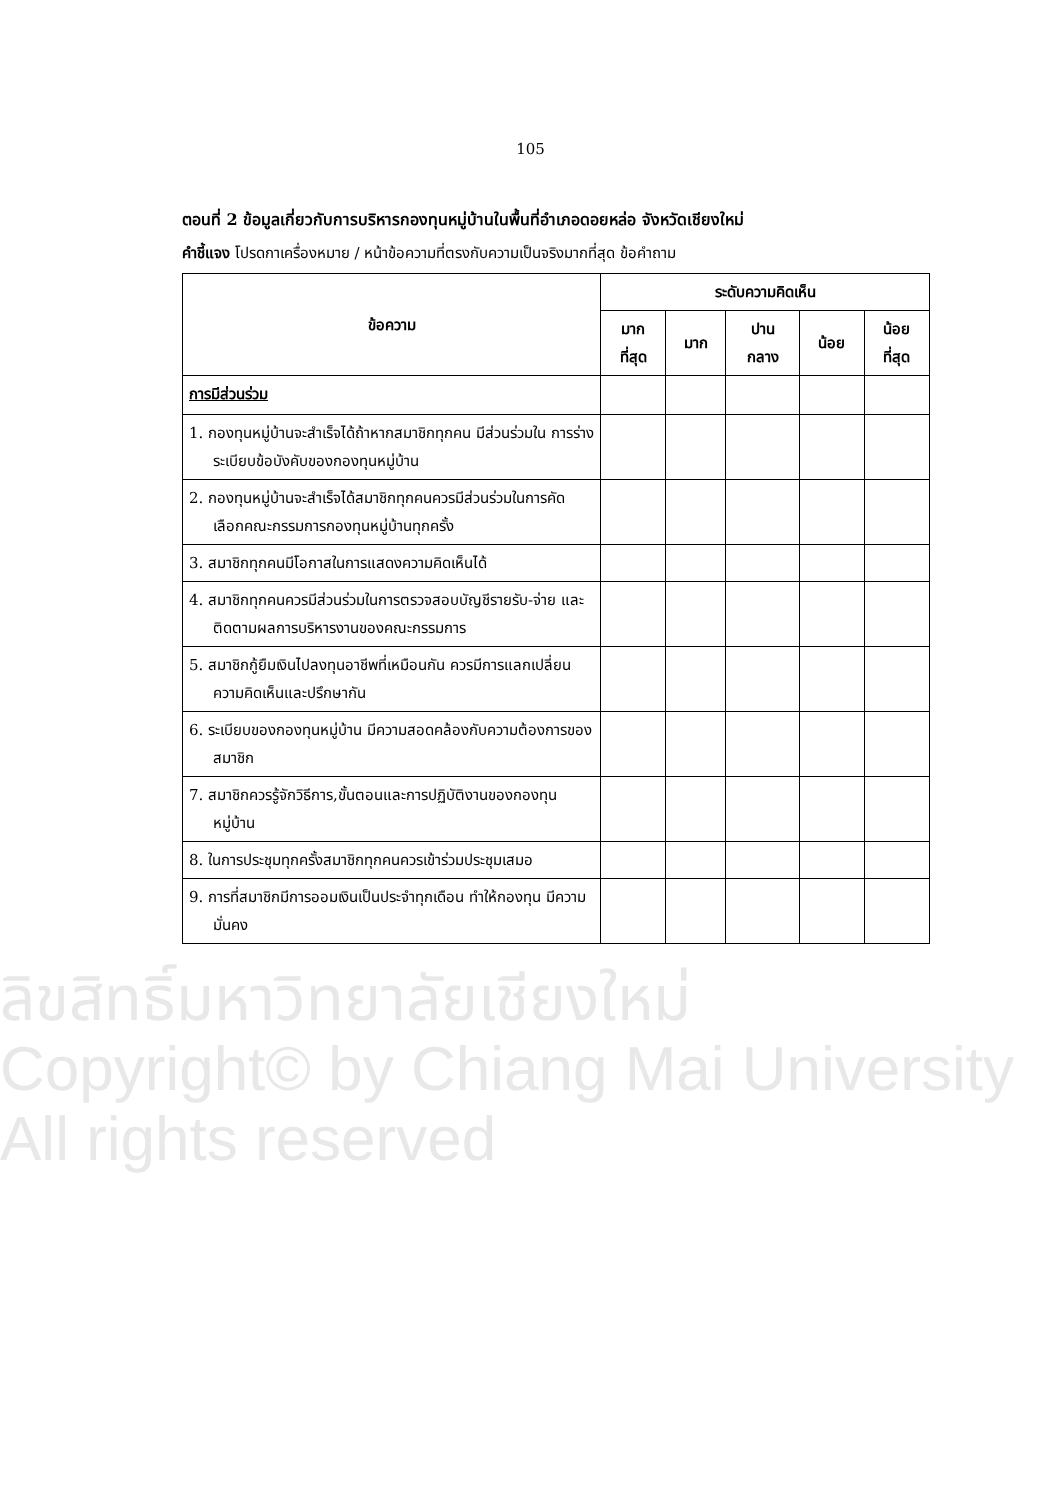105
ตอนที่ 2 ข้อมูลเกี่ยวกับการบริหารกองทุนหมู่บ้านในพื้นที่อำเภอดอยหล่อ จังหวัดเชียงใหม่
คำชี้แจง โปรดกาเครื่องหมาย / หน้าข้อความที่ตรงกับความเป็นจริงมากที่สุด ข้อคำถาม
| ข้อความ | ระดับความคิดเห็น | | | | |
| --- | --- | --- | --- | --- | --- |
| | มาก ที่สุด | มาก | ปาน กลาง | น้อย | น้อย ที่สุด |
| การมีส่วนร่วม | | | | | |
| 1. กองทุนหมู่บ้านจะสำเร็จได้ถ้าหากสมาชิกทุกคน มีส่วนร่วมใน การร่างระเบียบข้อบังคับของกองทุนหมู่บ้าน | | | | | |
| 2. กองทุนหมู่บ้านจะสำเร็จได้สมาชิกทุกคนควรมีส่วนร่วมในการคัดเลือกคณะกรรมการกองทุนหมู่บ้านทุกครั้ง | | | | | |
| 3. สมาชิกทุกคนมีโอกาสในการแสดงความคิดเห็นได้ | | | | | |
| 4. สมาชิกทุกคนควรมีส่วนร่วมในการตรวจสอบบัญชีรายรับ-จ่าย และติดตามผลการบริหารงานของคณะกรรมการ | | | | | |
| 5. สมาชิกกู้ยืมเงินไปลงทุนอาชีพที่เหมือนกัน ควรมีการแลกเปลี่ยน ความคิดเห็นและปรึกษากัน | | | | | |
| 6. ระเบียบของกองทุนหมู่บ้าน มีความสอดคล้องกับความต้องการของสมาชิก | | | | | |
| 7. สมาชิกควรรู้จักวิธีการ,ขั้นตอนและการปฏิบัติงานของกองทุนหมู่บ้าน | | | | | |
| 8. ในการประชุมทุกครั้งสมาชิกทุกคนควรเข้าร่วมประชุมเสมอ | | | | | |
| 9. การที่สมาชิกมีการออมเงินเป็นประจำทุกเดือน ทำให้กองทุน มีความมั่นคง | | | | | |
ลิขสิทธิ์มหาวิทยาลัยเชียงใหม่
Copyright© by Chiang Mai University
All rights reserved